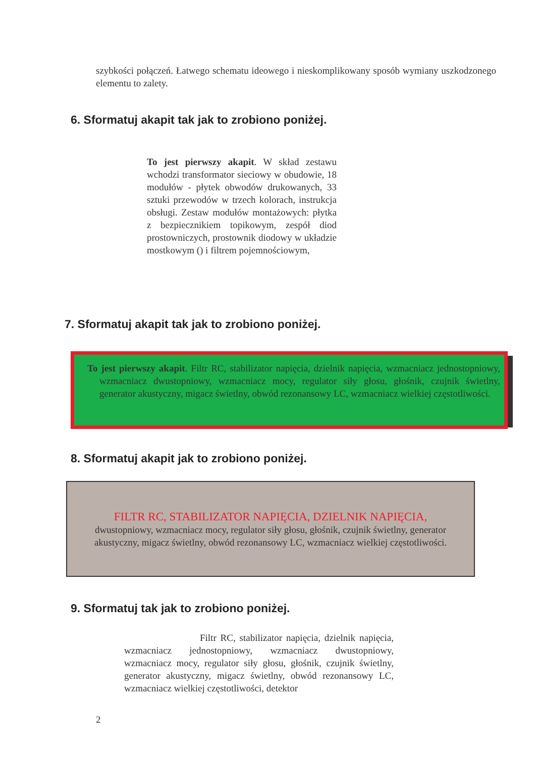szybkości połączeń. Łatwego schematu ideowego i nieskomplikowany sposób wymiany uszkodzonego elementu to zalety.
6. Sformatuj akapit tak jak to zrobiono poniżej.
To jest pierwszy akapit. W skład zestawu wchodzi transformator sieciowy w obudowie, 18 modułów - płytek obwodów drukowanych, 33 sztuki przewodów w trzech kolorach, instrukcja obsługi. Zestaw modułów montażowych: płytka z bezpiecznikiem topikowym, zespół diod prostowniczych, prostownik diodowy w układzie mostkowym () i filtrem pojemnościowym,
7. Sformatuj akapit tak jak to zrobiono poniżej.
To jest pierwszy akapit. Filtr RC, stabilizator napięcia, dzielnik napięcia, wzmacniacz jednostopniowy, wzmacniacz dwustopniowy, wzmacniacz mocy, regulator siły głosu, głośnik, czujnik świetlny, generator akustyczny, migacz świetlny, obwód rezonansowy LC, wzmacniacz wielkiej częstotliwości.
8. Sformatuj akapit jak to zrobiono poniżej.
FILTR RC, STABILIZATOR NAPIĘCIA, DZIELNIK NAPIĘCIA,
dwustopniowy, wzmacniacz mocy, regulator siły głosu, głośnik, czujnik świetlny, generator akustyczny, migacz świetlny, obwód rezonansowy LC, wzmacniacz wielkiej częstotliwości.
9. Sformatuj tak jak to zrobiono poniżej.
Filtr RC, stabilizator napięcia, dzielnik napięcia, wzmacniacz jednostopniowy, wzmacniacz dwustopniowy, wzmacniacz mocy, regulator siły głosu, głośnik, czujnik świetlny, generator akustyczny, migacz świetlny, obwód rezonansowy LC, wzmacniacz wielkiej częstotliwości, detektor
2